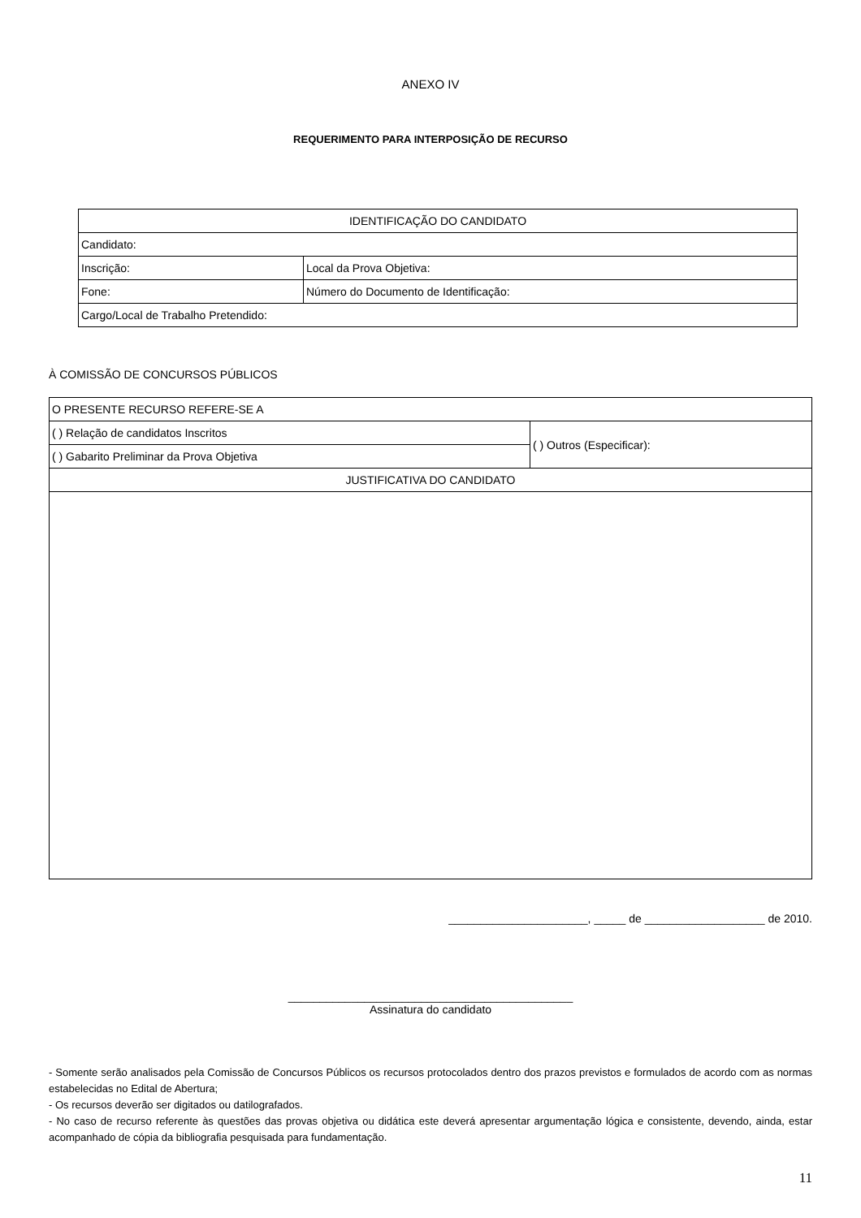ANEXO IV
REQUERIMENTO PARA INTERPOSIÇÃO DE RECURSO
| IDENTIFICAÇÃO DO CANDIDATO | |
| Candidato: | |
| Inscrição: | Local da Prova Objetiva: |
| Fone: | Número do Documento de Identificação: |
| Cargo/Local de Trabalho Pretendido: | |
À COMISSÃO DE CONCURSOS PÚBLICOS
| O PRESENTE RECURSO REFERE-SE A | |
| ( ) Relação de candidatos Inscritos | ( ) Outros (Especificar): |
| ( ) Gabarito Preliminar da Prova Objetiva | |
| JUSTIFICATIVA DO CANDIDATO | |
______________________, _____ de ___________________ de 2010.
_____________________________________________
Assinatura do candidato
- Somente serão analisados pela Comissão de Concursos Públicos os recursos protocolados dentro dos prazos previstos e formulados de acordo com as normas estabelecidas no Edital de Abertura;
- Os recursos deverão ser digitados ou datilografados.
- No caso de recurso referente às questões das provas objetiva ou didática este deverá apresentar argumentação lógica e consistente, devendo, ainda, estar acompanhado de cópia da bibliografia pesquisada para fundamentação.
11